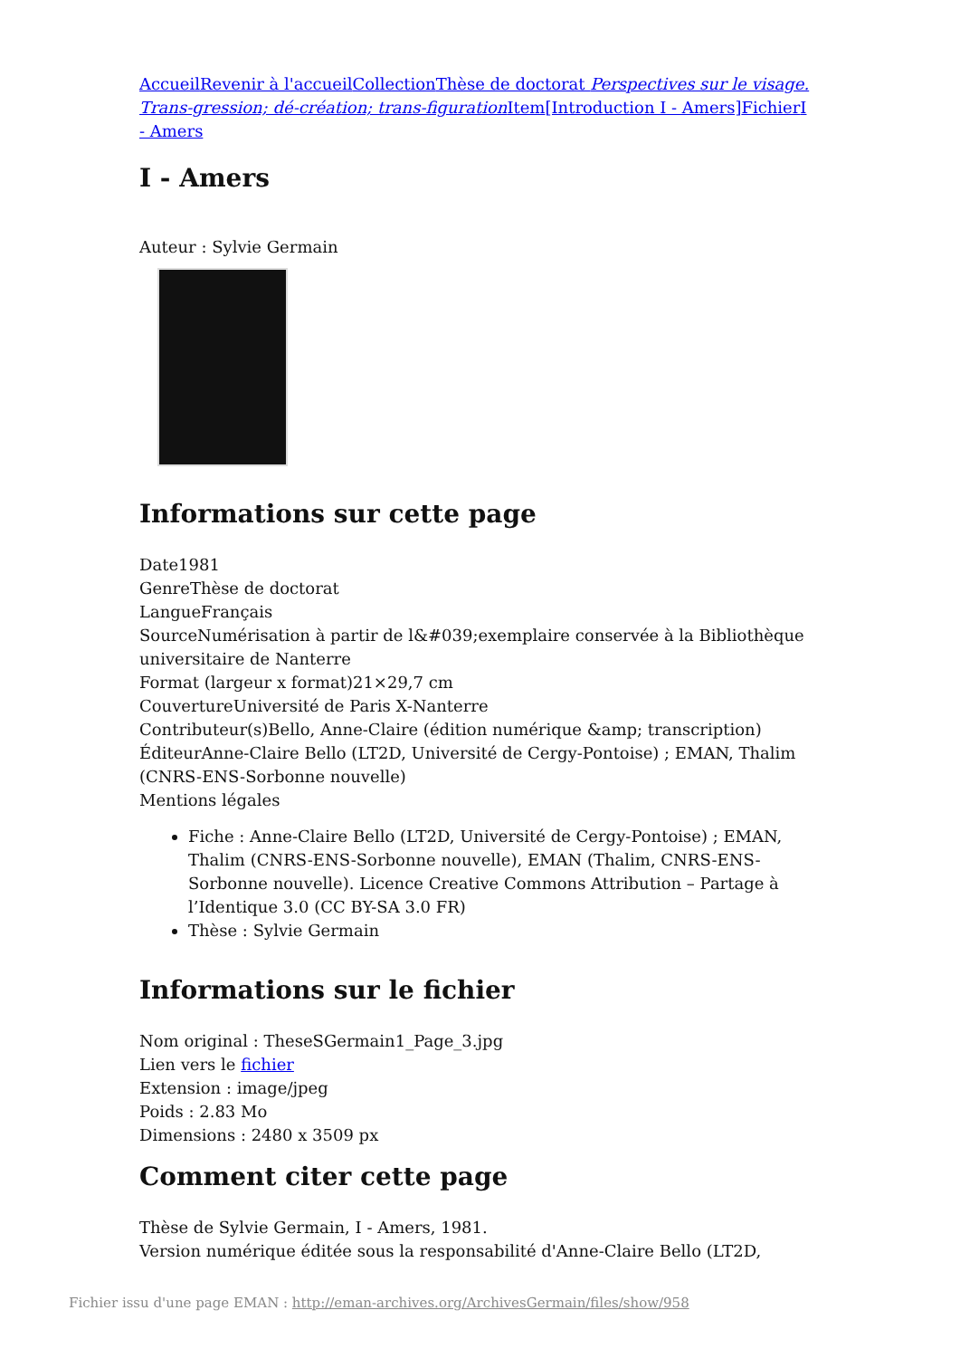Accueil Revenir à l'accueil Collection Thèse de doctorat Perspectives sur le visage. Trans-gression; dé-création; trans-figuration Item[Introduction I - Amers] Fichier I - Amers
I - Amers
Auteur : Sylvie Germain
Informations sur cette page
Date1981
GenreThèse de doctorat
LangueFrançais
SourceNumérisation à partir de l&#039;exemplaire conservée à la Bibliothèque universitaire de Nanterre
Format (largeur x format)21×29,7 cm
CouvertureUniversité de Paris X-Nanterre
Contributeur(s)Bello, Anne-Claire (édition numérique &amp; transcription)
ÉditeurAnne-Claire Bello (LT2D, Université de Cergy-Pontoise) ; EMAN, Thalim (CNRS-ENS-Sorbonne nouvelle)
Mentions légales
Fiche : Anne-Claire Bello (LT2D, Université de Cergy-Pontoise) ; EMAN, Thalim (CNRS-ENS-Sorbonne nouvelle), EMAN (Thalim, CNRS-ENS-Sorbonne nouvelle). Licence Creative Commons Attribution – Partage à l’Identique 3.0 (CC BY-SA 3.0 FR)
Thèse : Sylvie Germain
Informations sur le fichier
Nom original : TheseSGermain1_Page_3.jpg
Lien vers le fichier
Extension : image/jpeg
Poids : 2.83 Mo
Dimensions : 2480 x 3509 px
Comment citer cette page
Thèse de Sylvie Germain, I - Amers, 1981.
Version numérique éditée sous la responsabilité d'Anne-Claire Bello (LT2D,
Fichier issu d'une page EMAN : http://eman-archives.org/ArchivesGermain/files/show/958